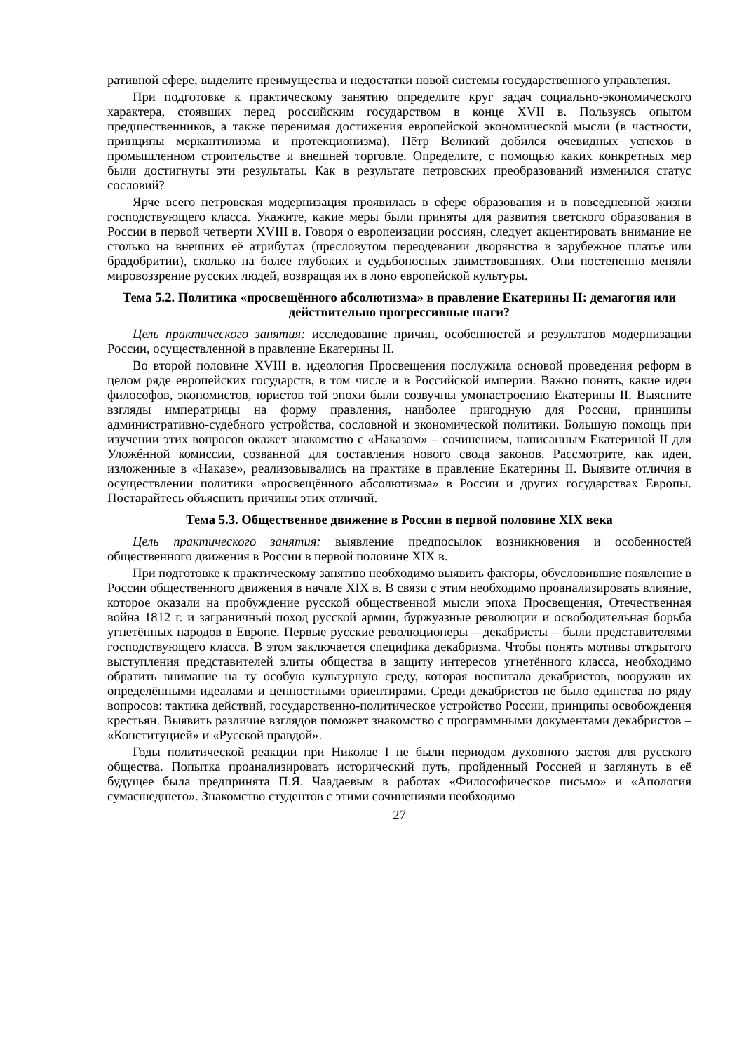ративной сфере, выделите преимущества и недостатки новой системы государственного управления.
При подготовке к практическому занятию определите круг задач социально-экономического характера, стоявших перед российским государством в конце XVII в. Пользуясь опытом предшественников, а также перенимая достижения европейской экономической мысли (в частности, принципы меркантилизма и протекционизма), Пётр Великий добился очевидных успехов в промышленном строительстве и внешней торговле. Определите, с помощью каких конкретных мер были достигнуты эти результаты. Как в результате петровских преобразований изменился статус сословий?
Ярче всего петровская модернизация проявилась в сфере образования и в повседневной жизни господствующего класса. Укажите, какие меры были приняты для развития светского образования в России в первой четверти XVIII в. Говоря о европеизации россиян, следует акцентировать внимание не столько на внешних её атрибутах (пресловутом переодевании дворянства в зарубежное платье или брадобритии), сколько на более глубоких и судьбоносных заимствованиях. Они постепенно меняли мировоззрение русских людей, возвращая их в лоно европейской культуры.
Тема 5.2. Политика «просвещённого абсолютизма» в правление Екатерины II: демагогия или действительно прогрессивные шаги?
Цель практического занятия: исследование причин, особенностей и результатов модернизации России, осуществленной в правление Екатерины II.
Во второй половине XVIII в. идеология Просвещения послужила основой проведения реформ в целом ряде европейских государств, в том числе и в Российской империи. Важно понять, какие идеи философов, экономистов, юристов той эпохи были созвучны умонастроению Екатерины II. Выясните взгляды императрицы на форму правления, наиболее пригодную для России, принципы административно-судебного устройства, сословной и экономической политики. Большую помощь при изучении этих вопросов окажет знакомство с «Наказом» – сочинением, написанным Екатериной II для Уложéнной комиссии, созванной для составления нового свода законов. Рассмотрите, как идеи, изложенные в «Наказе», реализовывались на практике в правление Екатерины II. Выявите отличия в осуществлении политики «просвещённого абсолютизма» в России и других государствах Европы. Постарайтесь объяснить причины этих отличий.
Тема 5.3. Общественное движение в России в первой половине XIX века
Цель практического занятия: выявление предпосылок возникновения и особенностей общественного движения в России в первой половине XIX в.
При подготовке к практическому занятию необходимо выявить факторы, обусловившие появление в России общественного движения в начале XIX в. В связи с этим необходимо проанализировать влияние, которое оказали на пробуждение русской общественной мысли эпоха Просвещения, Отечественная война 1812 г. и заграничный поход русской армии, буржуазные революции и освободительная борьба угнетённых народов в Европе. Первые русские революционеры – декабристы – были представителями господствующего класса. В этом заключается специфика декабризма. Чтобы понять мотивы открытого выступления представителей элиты общества в защиту интересов угнетённого класса, необходимо обратить внимание на ту особую культурную среду, которая воспитала декабристов, вооружив их определёнными идеалами и ценностными ориентирами. Среди декабристов не было единства по ряду вопросов: тактика действий, государственно-политическое устройство России, принципы освобождения крестьян. Выявить различие взглядов поможет знакомство с программными документами декабристов – «Конституцией» и «Русской правдой».
Годы политической реакции при Николае I не были периодом духовного застоя для русского общества. Попытка проанализировать исторический путь, пройденный Россией и заглянуть в её будущее была предпринята П.Я. Чаадаевым в работах «Философическое письмо» и «Апология сумасшедшего». Знакомство студентов с этими сочинениями необходимо
27